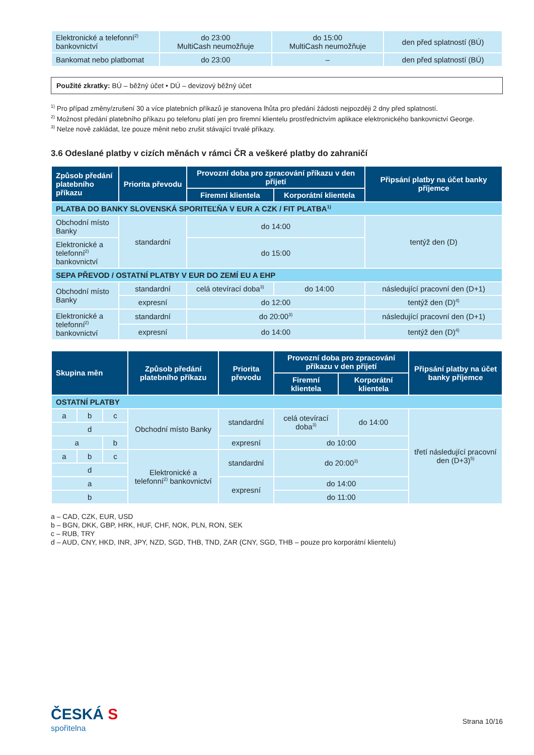| Elektronické a telefonní<sup>2)</sup> bankovnictví | do 23:00 MultiCash neumožňuje | do 15:00 MultiCash neumožňuje | den před splatností (BÚ) |
| Bankomat nebo platbomat | do 23:00 | – | den před splatností (BÚ) |
Použité zkratky: BÚ – běžný účet • DÚ – devizový běžný účet
<sup>1)</sup> Pro případ změny/zrušení 30 a více platebních příkazů je stanovena lhůta pro předání žádosti nejpozději 2 dny před splatností.
<sup>2)</sup> Možnost předání platebního příkazu po telefonu platí jen pro firemní klientelu prostřednictvím aplikace elektronického bankovnictví George.
<sup>3)</sup> Nelze nově zakládat, lze pouze měnit nebo zrušit stávající trvalé příkazy.
3.6 Odeslané platby v cizích měnách v rámci ČR a veškeré platby do zahraničí
| Způsob předání platebního příkazu | Priorita převodu | Provozní doba pro zpracování příkazu v den přijetí | | Připsání platby na účet banky příjemce |
| --- | --- | --- | --- | --- |
| | | Firemní klientela | Korporátní klientela | |
| PLATBA DO BANKY SLOVENSKÁ SPORITEĽŇA V EUR A CZK / FIT PLATBA<sup>1)</sup> | | | | |
| Obchodní místo Banky | standardní | do 14:00 | | tentýž den (D) |
| Elektronické a telefonní<sup>2)</sup> bankovnictví | | do 15:00 | | |
| SEPA PŘEVOD / OSTATNÍ PLATBY V EUR DO ZEMÍ EU A EHP | | | | |
| Obchodní místo Banky | standardní | celá otevírací doba<sup>3)</sup> | do 14:00 | následující pracovní den (D+1) |
| | expresní | do 12:00 | | tentýž den (D)<sup>4)</sup> |
| Elektronické a telefonní<sup>2)</sup> bankovnictví | standardní | do 20:00<sup>3)</sup> | | následující pracovní den (D+1) |
| | expresní | do 14:00 | | tentýž den (D)<sup>4)</sup> |
| Skupina měn | | | Způsob předání platebního příkazu | Priorita převodu | Provozní doba pro zpracování příkazu v den přijetí | | Připsání platby na účet banky příjemce |
| --- | --- | --- | --- | --- | --- | --- | --- |
| | | | | | Firemní klientela | Korporátní klientela | |
| OSTATNÍ PLATBY | | | | | | | |
| a | b | c | Obchodní místo Banky | standardní | celá otevírací doba<sup>3)</sup> | do 14:00 | třetí následující pracovní den (D+3)<sup>5)</sup> |
| d | | | | | | | |
| a | | b | | expresní | do 10:00 | | |
| a | b | c | Elektronické a telefonní<sup>2)</sup> bankovnictví | standardní | do 20:00<sup>3)</sup> | | |
| d | | | | | | | |
| a | | | | expresní | do 14:00 | | |
| b | | | | | do 11:00 | | |
a – CAD, CZK, EUR, USD
b – BGN, DKK, GBP, HRK, HUF, CHF, NOK, PLN, RON, SEK
c – RUB, TRY
d – AUD, CNY, HKD, INR, JPY, NZD, SGD, THB, TND, ZAR (CNY, SGD, THB – pouze pro korporátní klientelu)
ČESKÁ S
spořitelna
Strana 10/16